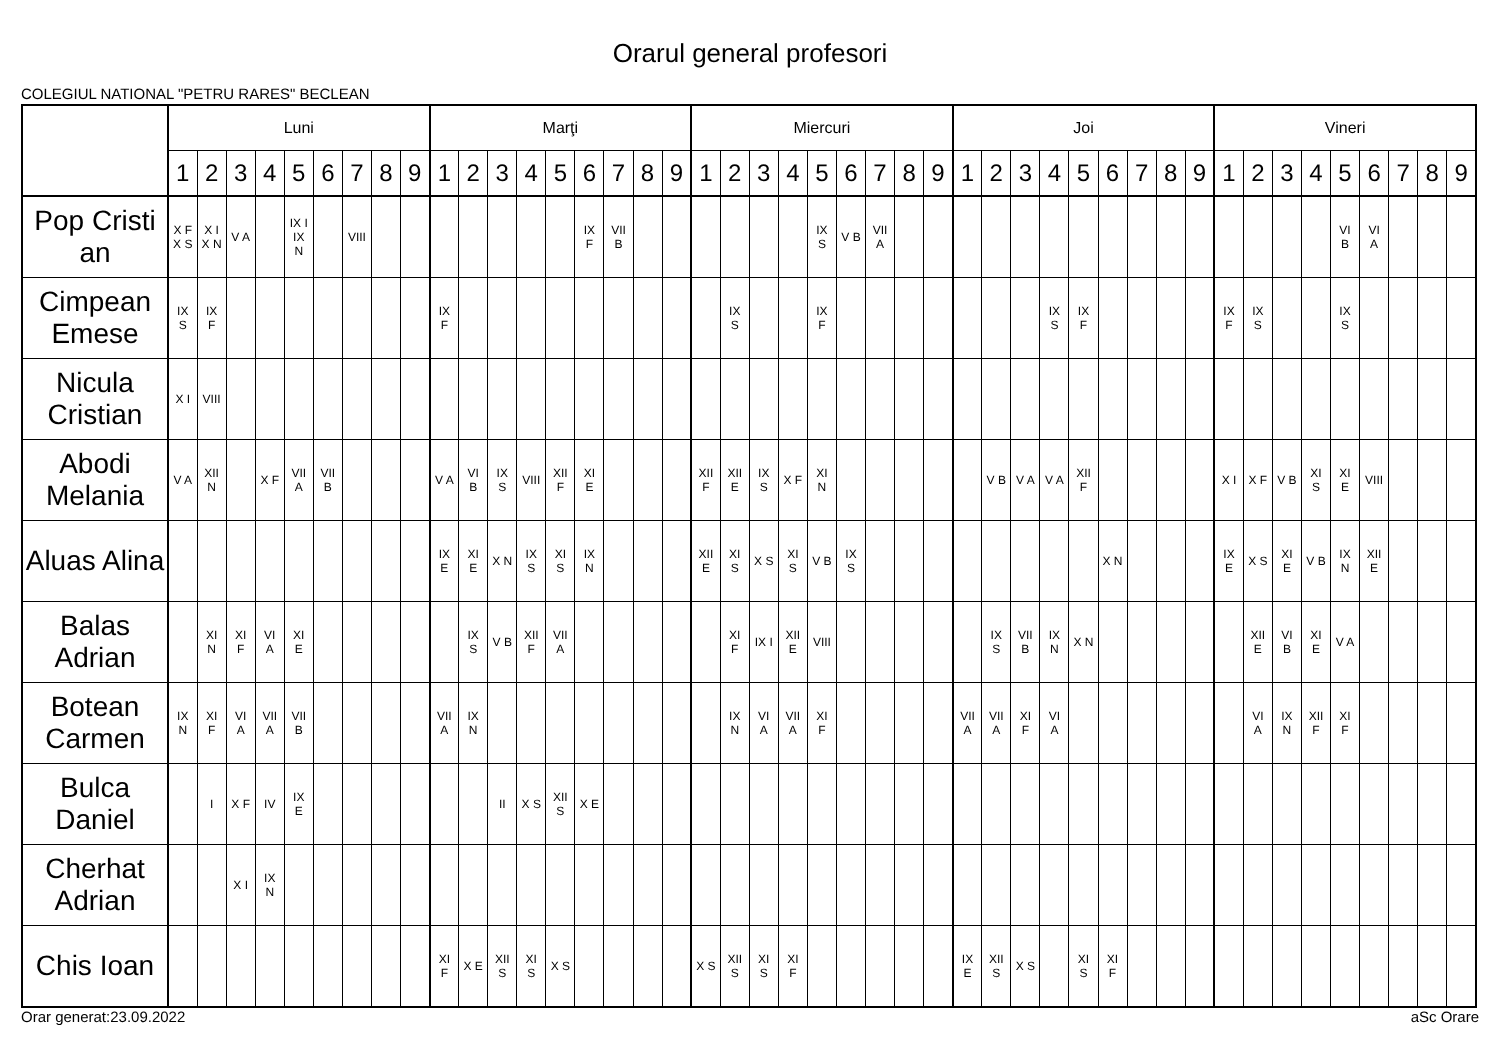Orarul general profesori
COLEGIUL NATIONAL "PETRU RARES" BECLEAN
| | Luni | | | | | | | | | Marţi | | | | | | | | | Miercuri | | | | | | | | | Joi | | | | | | | | | Vineri | | | | | | | | |
| --- | --- | --- | --- | --- | --- | --- | --- | --- | --- | --- | --- | --- | --- | --- | --- | --- | --- | --- | --- | --- | --- | --- | --- | --- | --- | --- | --- | --- | --- | --- | --- | --- | --- | --- | --- | --- | --- | --- | --- | --- | --- | --- | --- | --- | --- |
| | 1 | 2 | 3 | 4 | 5 | 6 | 7 | 8 | 9 | 1 | 2 | 3 | 4 | 5 | 6 | 7 | 8 | 9 | 1 | 2 | 3 | 4 | 5 | 6 | 7 | 8 | 9 | 1 | 2 | 3 | 4 | 5 | 6 | 7 | 8 | 9 | 1 | 2 | 3 | 4 | 5 | 6 | 7 | 8 | 9 |
| Pop Cristi an | X F X S | X I X N | V A | | IX I IX N | | VIII | | | | | | | | IX F | VII B | | | | | | | IX S | V B | VII A | | | | | | | | | | | | | | | | VI B | VI A | | | |
| Cimpean Emese | IX S | IX F | | | | | | | | IX F | | | | | | | | | | IX S | | | IX F | | | | | | | | IX S | IX F | | | | | IX F | IX S | | | IX S | | | | |
| Nicula Cristian | X I | VIII | | | | | | | | | | | | | | | | | | | | | | | | | | | | | | | | | | | | | | | | | | | |
| Abodi Melania | V A | XII N | | X F | VII A | VII B | | | | V A | VI B | IX S | VIII | XII F | XI E | | | | XII F | XII E | IX S | X F | XI N | | | | | | V B | V A | V A | XII F | | | | | X I | X F | V B | XI S | XI E | VIII | | | |
| Aluas Alina | | | | | | | | | | IX E | XI E | X N | IX S | XI S | IX N | | | | XII E | XI S | X S | XI S | V B | IX S | | | | | | | | | X N | | | | IX E | X S | XI E | V B | IX N | XII E | | | |
| Balas Adrian | | XI N | XI F | VI A | XI E | | | | | | IX S | V B | XII F | VII A | | | | | | XI F | IX I | XII E | VIII | | | | | | IX S | VII B | IX N | X N | | | | | | XII E | VI B | XI E | V A | | | | |
| Botean Carmen | IX N | XI F | VI A | VII A | VII B | | | | | VII A | IX N | | | | | | | | | IX N | VI A | VII A | XI F | | | | | VII A | VII A | XI F | VI A | | | | | | | VI A | IX N | XII F | XI F | | | | |
| Bulca Daniel | | I | X F | IV | IX E | | | | | | | II | X S | XII S | X E | | | | | | | | | | | | | | | | | | | | | | | | | | | | | | |
| Cherhat Adrian | | | X I | IX N | | | | | | | | | | | | | | | | | | | | | | | | | | | | | | | | | | | | | | | | | |
| Chis Ioan | | | | | | | | | | XI F | X E | XII S | XI S | X S | | | | | X S | XII S | XI S | XI F | | | | | | IX E | XII S | X S | | XI S | XI F | | | | | | | | | | | | |
Orar generat:23.09.2022 aSc Orare